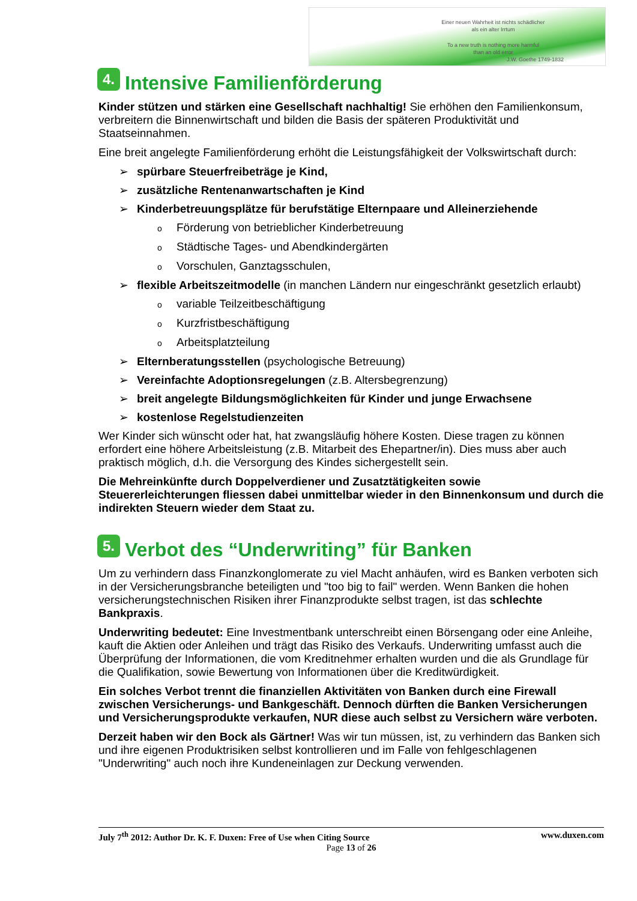Einer neuen Wahrheit ist nichts schädlicher
als ein alter Irrtum
To a new truth is nothing more harmful
than an old error
J.W. Goethe 1749-1832
4. Intensive Familienförderung
Kinder stützen und stärken eine Gesellschaft nachhaltig! Sie erhöhen den Familienkonsum, verbreitern die Binnenwirtschaft und bilden die Basis der späteren Produktivität und Staatseinnahmen.
Eine breit angelegte Familienförderung erhöht die Leistungsfähigkeit der Volkswirtschaft durch:
➢ spürbare Steuerfreibeträge je Kind,
➢ zusätzliche Rentenanwartschaften je Kind
➢ Kinderbetreuungsplätze für berufstätige Elternpaare und Alleinerziehende
o Förderung von betrieblicher Kinderbetreuung
o Städtische Tages- und Abendkindergärten
o Vorschulen, Ganztagsschulen,
➢ flexible Arbeitszeitmodelle (in manchen Ländern nur eingeschränkt gesetzlich erlaubt)
ovariable Teilzeitbeschäftigung
o Kurzfristbeschäftigung
o Arbeitsplatzteilung
➢ Elternberatungsstellen (psychologische Betreuung)
➢ Vereinfachte Adoptionsregelungen (z.B. Altersbegrenzung)
➢ breit angelegte Bildungsmöglichkeiten für Kinder und junge Erwachsene
➢ kostenlose Regelstudienzeiten
Wer Kinder sich wünscht oder hat, hat zwangsläufig höhere Kosten. Diese tragen zu können erfordert eine höhere Arbeitsleistung (z.B. Mitarbeit des Ehepartner/in). Dies muss aber auch praktisch möglich, d.h. die Versorgung des Kindes sichergestellt sein.
Die Mehreinkünfte durch Doppelverdiener und Zusatztätigkeiten sowie Steuererleichterungen fliessen dabei unmittelbar wieder in den Binnenkonsum und durch die indirekten Steuern wieder dem Staat zu.
5. Verbot des “Underwriting” für Banken
Um zu verhindern dass Finanzkonglomerate zu viel Macht anhäufen, wird es Banken verboten sich in der Versicherungsbranche beteiligten und "too big to fail" werden. Wenn Banken die hohen versicherungstechnischen Risiken ihrer Finanzprodukte selbst tragen, ist das schlechte Bankpraxis.
Underwriting bedeutet: Eine Investmentbank unterschreibt einen Börsengang oder eine Anleihe, kauft die Aktien oder Anleihen und trägt das Risiko des Verkaufs. Underwriting umfasst auch die Überprüfung der Informationen, die vom Kreditnehmer erhalten wurden und die als Grundlage für die Qualifikation, sowie Bewertung von Informationen über die Kreditwürdigkeit.
Ein solches Verbot trennt die finanziellen Aktivitäten von Banken durch eine Firewall zwischen Versicherungs- und Bankgeschäft. Dennoch dürften die Banken Versicherungen und Versicherungsprodukte verkaufen, NUR diese auch selbst zu Versichern wäre verboten.
Derzeit haben wir den Bock als Gärtner! Was wir tun müssen, ist, zu verhindern das Banken sich und ihre eigenen Produktrisiken selbst kontrollieren und im Falle von fehlgeschlagenen "Underwriting" auch noch ihre Kundeneinlagen zur Deckung verwenden.
July 7<sup>th</sup> 2012: Author Dr. K. F. Duxen: Free of Use when Citing Source www.duxen.com
Page 13 of 26